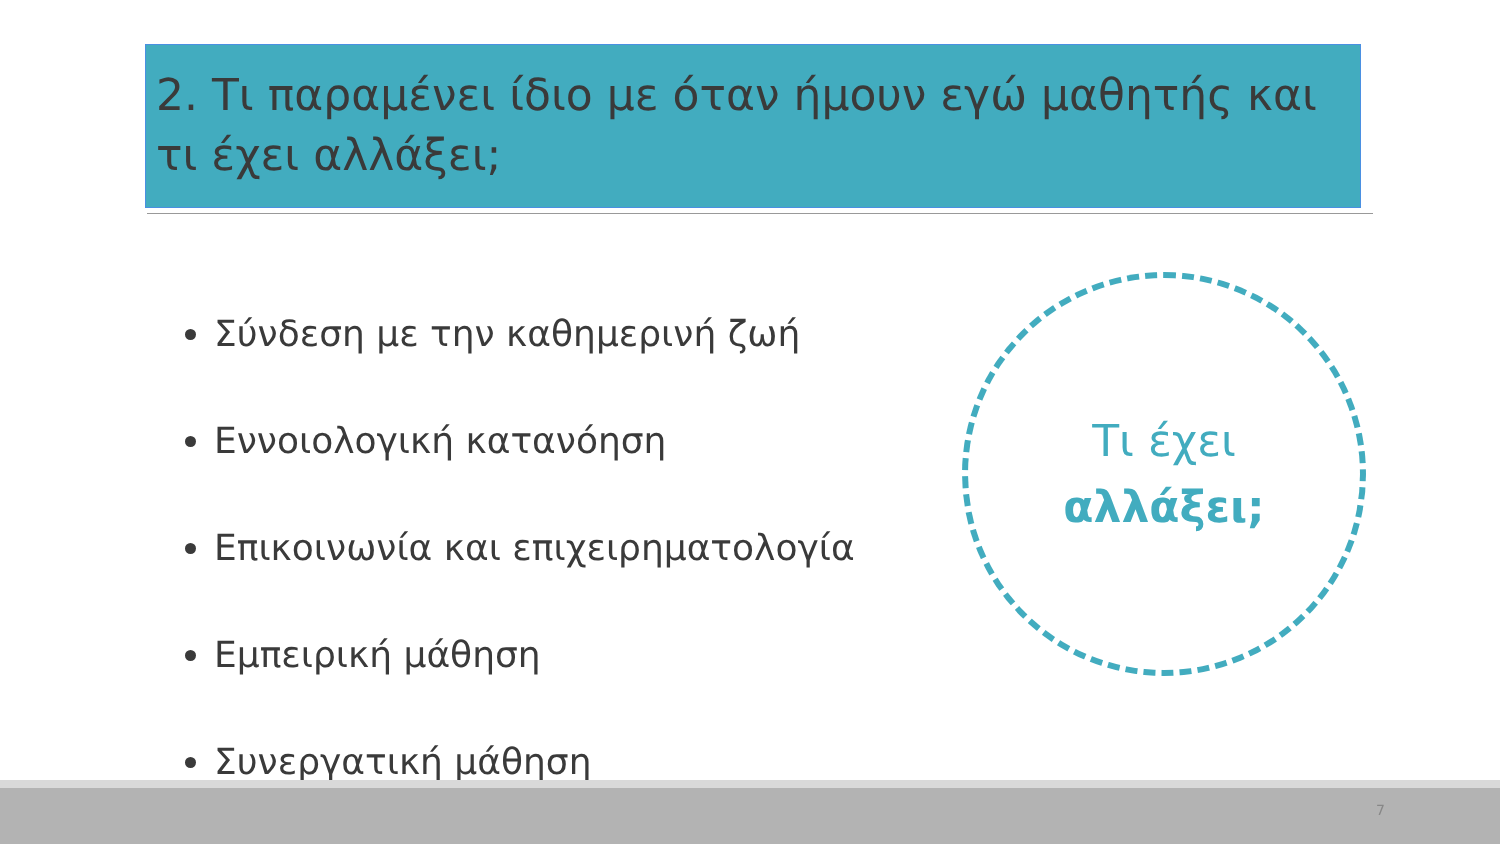2. Τι παραμένει ίδιο με όταν ήμουν εγώ μαθητής και τι έχει αλλάξει;
Σύνδεση με την καθημερινή ζωή
Εννοιολογική κατανόηση
Επικοινωνία και επιχειρηματολογία
Εμπειρική μάθηση
Συνεργατική μάθηση
Τι έχει
αλλάξει;
7